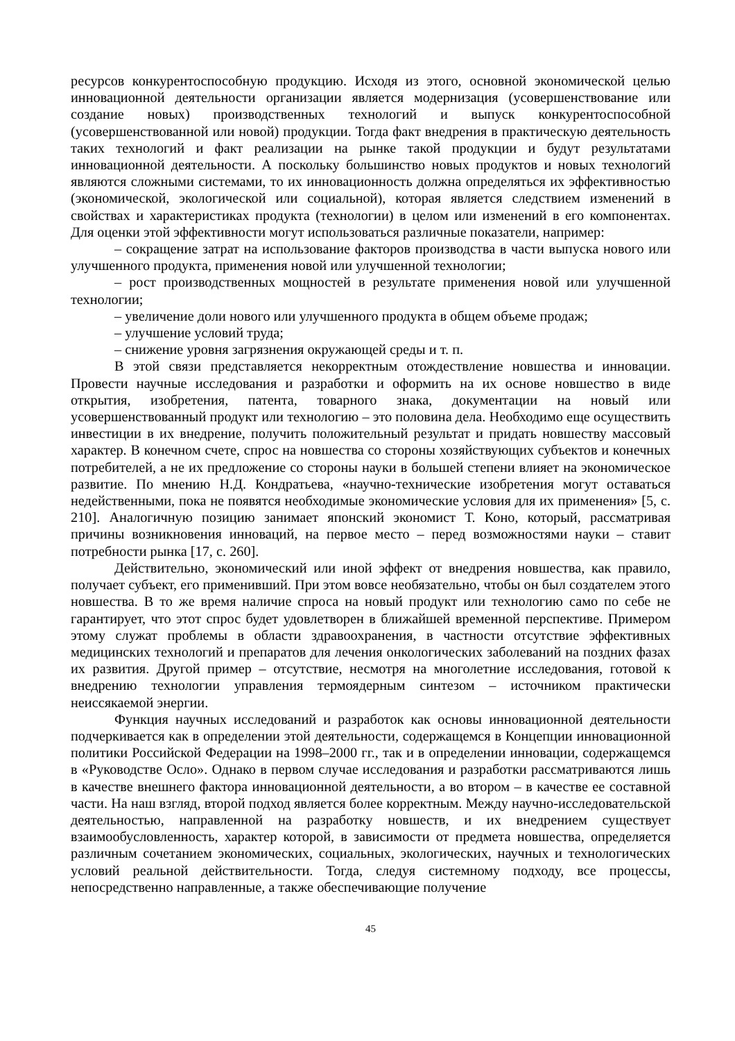ресурсов конкурентоспособную продукцию. Исходя из этого, основной экономической целью инновационной деятельности организации является модернизация (усовершенствование или создание новых) производственных технологий и выпуск конкурентоспособной (усовершенствованной или новой) продукции. Тогда факт внедрения в практическую деятельность таких технологий и факт реализации на рынке такой продукции и будут результатами инновационной деятельности. А поскольку большинство новых продуктов и новых технологий являются сложными системами, то их инновационность должна определяться их эффективностью (экономической, экологической или социальной), которая является следствием изменений в свойствах и характеристиках продукта (технологии) в целом или изменений в его компонентах. Для оценки этой эффективности могут использоваться различные показатели, например:
– сокращение затрат на использование факторов производства в части выпуска нового или улучшенного продукта, применения новой или улучшенной технологии;
– рост производственных мощностей в результате применения новой или улучшенной технологии;
– увеличение доли нового или улучшенного продукта в общем объеме продаж;
– улучшение условий труда;
– снижение уровня загрязнения окружающей среды и т. п.
В этой связи представляется некорректным отождествление новшества и инновации. Провести научные исследования и разработки и оформить на их основе новшество в виде открытия, изобретения, патента, товарного знака, документации на новый или усовершенствованный продукт или технологию – это половина дела. Необходимо еще осуществить инвестиции в их внедрение, получить положительный результат и придать новшеству массовый характер. В конечном счете, спрос на новшества со стороны хозяйствующих субъектов и конечных потребителей, а не их предложение со стороны науки в большей степени влияет на экономическое развитие. По мнению Н.Д. Кондратьева, «научно-технические изобретения могут оставаться недейственными, пока не появятся необходимые экономические условия для их применения» [5, с. 210]. Аналогичную позицию занимает японский экономист Т. Коно, который, рассматривая причины возникновения инноваций, на первое место – перед возможностями науки – ставит потребности рынка [17, с. 260].
Действительно, экономический или иной эффект от внедрения новшества, как правило, получает субъект, его применивший. При этом вовсе необязательно, чтобы он был создателем этого новшества. В то же время наличие спроса на новый продукт или технологию само по себе не гарантирует, что этот спрос будет удовлетворен в ближайшей временной перспективе. Примером этому служат проблемы в области здравоохранения, в частности отсутствие эффективных медицинских технологий и препаратов для лечения онкологических заболеваний на поздних фазах их развития. Другой пример – отсутствие, несмотря на многолетние исследования, готовой к внедрению технологии управления термоядерным синтезом – источником практически неиссякаемой энергии.
Функция научных исследований и разработок как основы инновационной деятельности подчеркивается как в определении этой деятельности, содержащемся в Концепции инновационной политики Российской Федерации на 1998–2000 гг., так и в определении инновации, содержащемся в «Руководстве Осло». Однако в первом случае исследования и разработки рассматриваются лишь в качестве внешнего фактора инновационной деятельности, а во втором – в качестве ее составной части. На наш взгляд, второй подход является более корректным. Между научно-исследовательской деятельностью, направленной на разработку новшеств, и их внедрением существует взаимообусловленность, характер которой, в зависимости от предмета новшества, определяется различным сочетанием экономических, социальных, экологических, научных и технологических условий реальной действительности. Тогда, следуя системному подходу, все процессы, непосредственно направленные, а также обеспечивающие получение
45